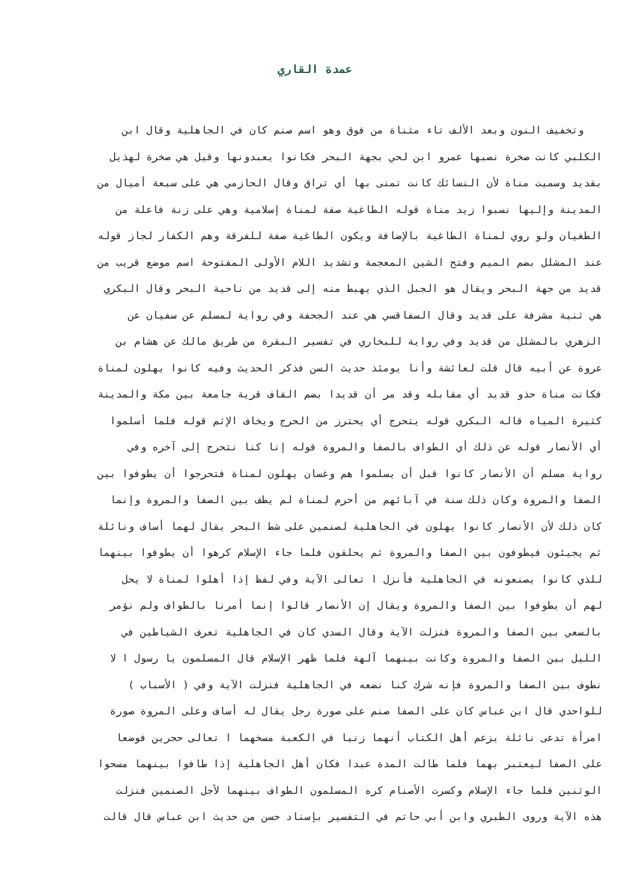عمدة القاري
وتخفيف النون وبعد الألف تاء مثناة من فوق وهو اسم صنم كان في الجاهلية وقال ابن
الكلبي كانت صخرة نصبها عمرو ابن لحي بجهة البحر فكانوا يعبدونها وقيل هي صخرة لهذيل
بقديد وسميت مناة لأن النسائك كانت تمنى بها أي تراق وقال الحازمي هي على سبعة أميال من
المدينة وإليها نسبوا زيد مناة قوله الطاغية صفة لمناة إسلامية وهي على زنة فاعلة من
الطغيان ولو روي لمناة الطاغية بالإضافة ويكون الطاغية صفة للفرقة وهم الكفار لجاز قوله
عند المشلل بضم الميم وفتح الشين المعجمة وتشديد اللام الأولى المفتوحة اسم موضع قريب من
قديد من جهة البحر ويقال هو الجبل الذي يهبط منه إلى قديد من ناحية البحر وقال البكري
هي ثنية مشرفة على قديد وقال السفاقسي هي عند الجحفة وفي رواية لمسلم عن سفيان عن
الزهري بالمشلل من قديد وفي رواية للبخاري في تفسير البقرة من طريق مالك عن هشام بن
عروة عن أبيه قال قلت لعائشة وأنا يومئذ حديث السن فذكر الحديث وفيه كانوا يهلون لمناة
فكانت مناة حذو قديد أي مقابله وقد مر أن قديدا بضم القاف قرية جامعة بين مكة والمدينة
كثيرة المياه قاله البكري قوله يتحرج أي يحترز من الحرج ويخاف الإثم قوله فلما أسلموا
أي الأنصار قوله عن ذلك أي الطواف بالصفا والمروة قوله إنا كنا نتحرج إلى آخره وفي
رواية مسلم أن الأنصار كانوا قبل أن يسلموا هم وغسان يهلون لمناة فتحرجوا أن يطوفوا بين
الصفا والمروة وكان ذلك سنة في آبائهم من أحرم لمناة لم يطف بين الصفا والمروة وإنما
كان ذلك لأن الأنصار كانوا يهلون في الجاهلية لصنمين على شط البحر يقال لهما أساف ونائلة
ثم يجيئون فيطوفون بين الصفا والمروة ثم يحلقون فلما جاء الإسلام كرهوا أن يطوفوا بينهما
للذي كانوا يصنعونه في الجاهلية فأنزل ا تعالى الآية وفي لفظ إذا أهلوا لمناة لا يحل
لهم أن يطوفوا بين الصفا والمروة ويقال إن الأنصار قالوا إنما أمرنا بالطواف ولم نؤمر
بالسعي بين الصفا والمروة فنزلت الآية وقال السدي كان في الجاهلية تعرف الشياطين في
الليل بين الصفا والمروة وكانت بينهما آلهة فلما ظهر الإسلام قال المسلمون يا رسول ا لا
نطوف بين الصفا والمروة فإنه شرك كنا نضعه في الجاهلية فنزلت الآية وفي ( الأسباب )
للواحدي قال ابن عباس كان على الصفا صنم على صورة رجل يقال له أساف وعلى المروة صورة
امرأة تدعى نائلة يزعم أهل الكتاب أنهما زنيا في الكعبة مسخهما ا تعالى حجرين فوضعا
على الصفا ليعتبر بهما فلما طالت المدة عبدا فكان أهل الجاهلية إذا طافوا بينهما مسحوا
الوثنين فلما جاء الإسلام وكسرت الأصنام كره المسلمون الطواف بينهما لأجل الصنمين فنزلت
هذه الآية وروى الطبري وابن أبي حاتم في التفسير بإسناد حسن من حديث ابن عباس قال قالت